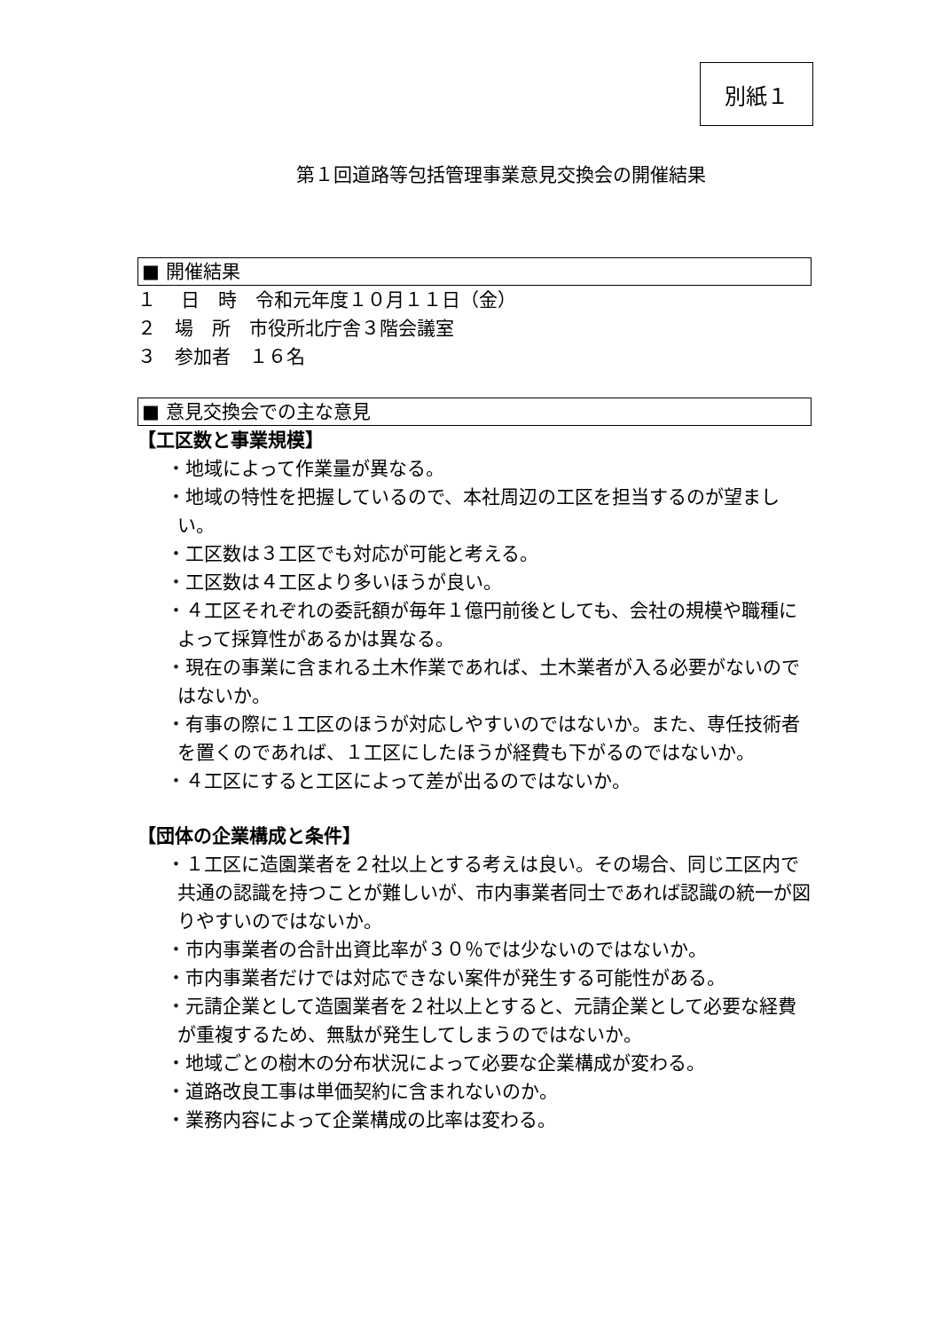別紙１
第１回道路等包括管理事業意見交換会の開催結果
■ 開催結果
１　 日　時　令和元年度１０月１１日（金）
２　場　所　市役所北庁舎３階会議室
３　参加者　１６名
■ 意見交換会での主な意見
【工区数と事業規模】
・地域によって作業量が異なる。
・地域の特性を把握しているので、本社周辺の工区を担当するのが望ましい。
・工区数は３工区でも対応が可能と考える。
・工区数は４工区より多いほうが良い。
・４工区それぞれの委託額が毎年１億円前後としても、会社の規模や職種によって採算性があるかは異なる。
・現在の事業に含まれる土木作業であれば、土木業者が入る必要がないのではないか。
・有事の際に１工区のほうが対応しやすいのではないか。また、専任技術者を置くのであれば、１工区にしたほうが経費も下がるのではないか。
・４工区にすると工区によって差が出るのではないか。
【団体の企業構成と条件】
・１工区に造園業者を２社以上とする考えは良い。その場合、同じ工区内で共通の認識を持つことが難しいが、市内事業者同士であれば認識の統一が図りやすいのではないか。
・市内事業者の合計出資比率が３０％では少ないのではないか。
・市内事業者だけでは対応できない案件が発生する可能性がある。
・元請企業として造園業者を２社以上とすると、元請企業として必要な経費が重複するため、無駄が発生してしまうのではないか。
・地域ごとの樹木の分布状況によって必要な企業構成が変わる。
・道路改良工事は単価契約に含まれないのか。
・業務内容によって企業構成の比率は変わる。